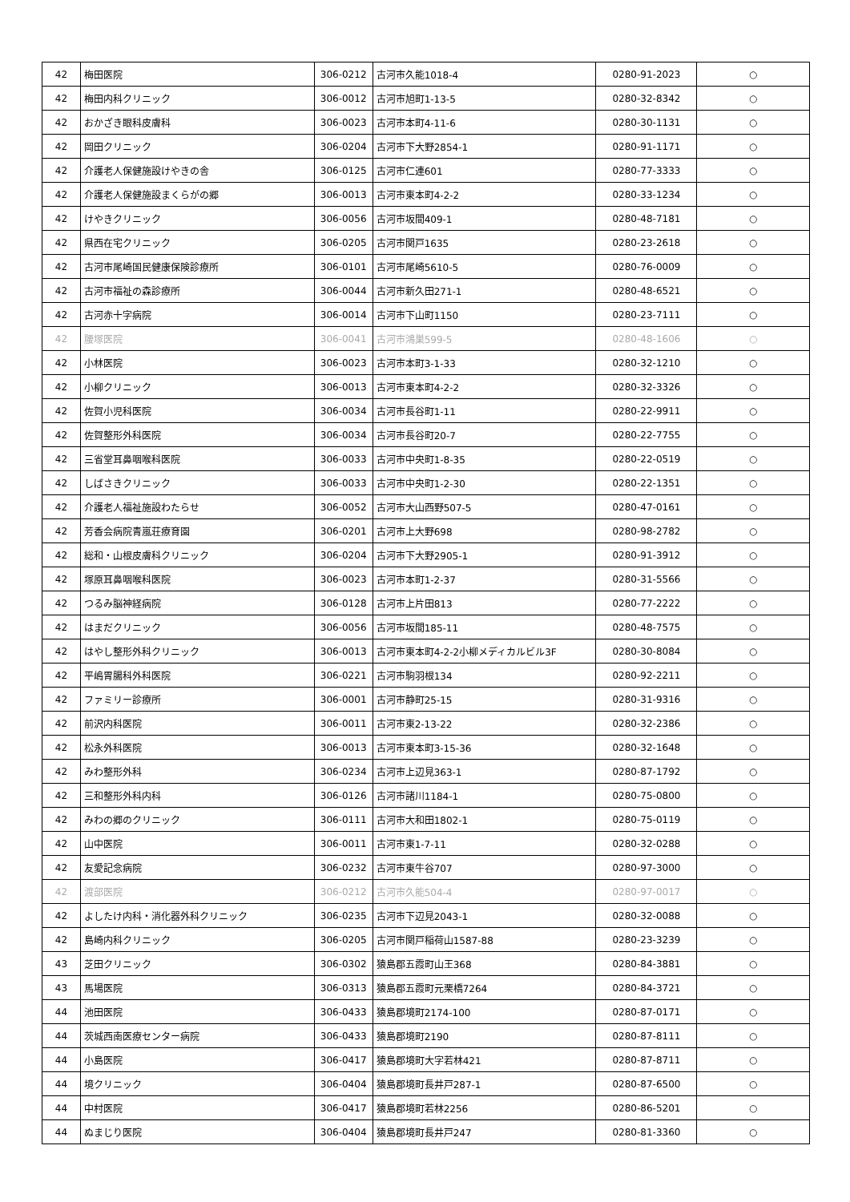| 42 | 梅田医院 | 306-0212 | 古河市久能1018-4 | 0280-91-2023 | ○ |
| 42 | 梅田内科クリニック | 306-0012 | 古河市旭町1-13-5 | 0280-32-8342 | ○ |
| 42 | おかざき眼科皮膚科 | 306-0023 | 古河市本町4-11-6 | 0280-30-1131 | ○ |
| 42 | 岡田クリニック | 306-0204 | 古河市下大野2854-1 | 0280-91-1171 | ○ |
| 42 | 介護老人保健施設けやきの舎 | 306-0125 | 古河市仁連601 | 0280-77-3333 | ○ |
| 42 | 介護老人保健施設まくらがの郷 | 306-0013 | 古河市東本町4-2-2 | 0280-33-1234 | ○ |
| 42 | けやきクリニック | 306-0056 | 古河市坂間409-1 | 0280-48-7181 | ○ |
| 42 | 県西在宅クリニック | 306-0205 | 古河市関戸1635 | 0280-23-2618 | ○ |
| 42 | 古河市尾崎国民健康保険診療所 | 306-0101 | 古河市尾崎5610-5 | 0280-76-0009 | ○ |
| 42 | 古河市福祉の森診療所 | 306-0044 | 古河市新久田271-1 | 0280-48-6521 | ○ |
| 42 | 古河赤十字病院 | 306-0014 | 古河市下山町1150 | 0280-23-7111 | ○ |
| 42 | 腰塚医院 | 306-0041 | 古河市鴻巣599-5 | 0280-48-1606 | ○ |
| 42 | 小林医院 | 306-0023 | 古河市本町3-1-33 | 0280-32-1210 | ○ |
| 42 | 小柳クリニック | 306-0013 | 古河市東本町4-2-2 | 0280-32-3326 | ○ |
| 42 | 佐賀小児科医院 | 306-0034 | 古河市長谷町1-11 | 0280-22-9911 | ○ |
| 42 | 佐賀整形外科医院 | 306-0034 | 古河市長谷町20-7 | 0280-22-7755 | ○ |
| 42 | 三省堂耳鼻咽喉科医院 | 306-0033 | 古河市中央町1-8-35 | 0280-22-0519 | ○ |
| 42 | しばさきクリニック | 306-0033 | 古河市中央町1-2-30 | 0280-22-1351 | ○ |
| 42 | 介護老人福祉施設わたらせ | 306-0052 | 古河市大山西野507-5 | 0280-47-0161 | ○ |
| 42 | 芳香会病院青嵐荘療育園 | 306-0201 | 古河市上大野698 | 0280-98-2782 | ○ |
| 42 | 総和・山根皮膚科クリニック | 306-0204 | 古河市下大野2905-1 | 0280-91-3912 | ○ |
| 42 | 塚原耳鼻咽喉科医院 | 306-0023 | 古河市本町1-2-37 | 0280-31-5566 | ○ |
| 42 | つるみ脳神経病院 | 306-0128 | 古河市上片田813 | 0280-77-2222 | ○ |
| 42 | はまだクリニック | 306-0056 | 古河市坂間185-11 | 0280-48-7575 | ○ |
| 42 | はやし整形外科クリニック | 306-0013 | 古河市東本町4-2-2小柳メディカルビル3F | 0280-30-8084 | ○ |
| 42 | 平嶋胃腸科外科医院 | 306-0221 | 古河市駒羽根134 | 0280-92-2211 | ○ |
| 42 | ファミリー診療所 | 306-0001 | 古河市静町25-15 | 0280-31-9316 | ○ |
| 42 | 前沢内科医院 | 306-0011 | 古河市東2-13-22 | 0280-32-2386 | ○ |
| 42 | 松永外科医院 | 306-0013 | 古河市東本町3-15-36 | 0280-32-1648 | ○ |
| 42 | みわ整形外科 | 306-0234 | 古河市上辺見363-1 | 0280-87-1792 | ○ |
| 42 | 三和整形外科内科 | 306-0126 | 古河市諸川1184-1 | 0280-75-0800 | ○ |
| 42 | みわの郷のクリニック | 306-0111 | 古河市大和田1802-1 | 0280-75-0119 | ○ |
| 42 | 山中医院 | 306-0011 | 古河市東1-7-11 | 0280-32-0288 | ○ |
| 42 | 友愛記念病院 | 306-0232 | 古河市東牛谷707 | 0280-97-3000 | ○ |
| 42 | 渡部医院 | 306-0212 | 古河市久能504-4 | 0280-97-0017 | ○ |
| 42 | よしたけ内科・消化器外科クリニック | 306-0235 | 古河市下辺見2043-1 | 0280-32-0088 | ○ |
| 42 | 島崎内科クリニック | 306-0205 | 古河市関戸稲荷山1587-88 | 0280-23-3239 | ○ |
| 43 | 芝田クリニック | 306-0302 | 猿島郡五霞町山王368 | 0280-84-3881 | ○ |
| 43 | 馬場医院 | 306-0313 | 猿島郡五霞町元栗橋7264 | 0280-84-3721 | ○ |
| 44 | 池田医院 | 306-0433 | 猿島郡境町2174-100 | 0280-87-0171 | ○ |
| 44 | 茨城西南医療センター病院 | 306-0433 | 猿島郡境町2190 | 0280-87-8111 | ○ |
| 44 | 小島医院 | 306-0417 | 猿島郡境町大字若林421 | 0280-87-8711 | ○ |
| 44 | 境クリニック | 306-0404 | 猿島郡境町長井戸287-1 | 0280-87-6500 | ○ |
| 44 | 中村医院 | 306-0417 | 猿島郡境町若林2256 | 0280-86-5201 | ○ |
| 44 | ぬまじり医院 | 306-0404 | 猿島郡境町長井戸247 | 0280-81-3360 | ○ |